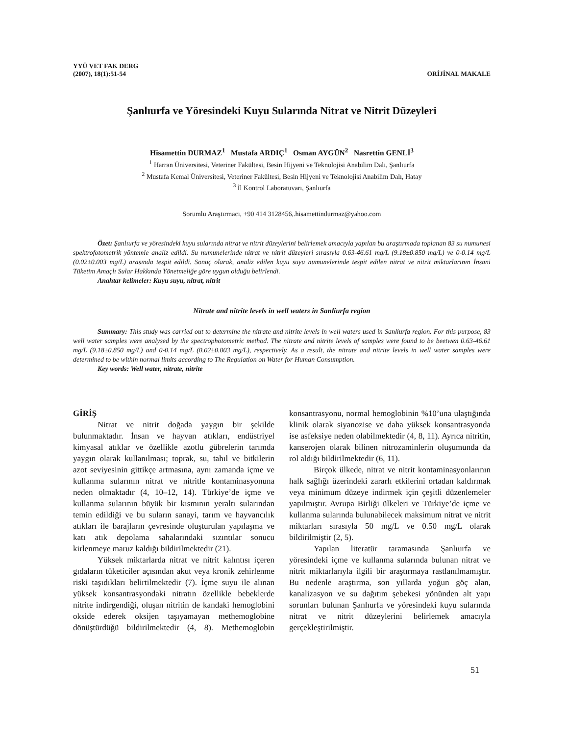YYÜ VET FAK DERG
(2007), 18(1):51-54
ORİJİNAL MAKALE
Şanlıurfa ve Yöresindeki Kuyu Sularında Nitrat ve Nitrit Düzeyleri
Hisamettin DURMAZ<sup>1</sup> Mustafa ARDIÇ<sup>1</sup> Osman AYGÜN<sup>2</sup> Nasrettin GENLİ<sup>3</sup>
<sup>1</sup> Harran Üniversitesi, Veteriner Fakültesi, Besin Hijyeni ve Teknolojisi Anabilim Dalı, Şanlıurfa
<sup>2</sup> Mustafa Kemal Üniversitesi, Veteriner Fakültesi, Besin Hijyeni ve Teknolojisi Anabilim Dalı, Hatay
<sup>3</sup> İl Kontrol Laboratuvarı, Şanlıurfa
Sorumlu Araştırmacı, +90 414 3128456,.hisamettindurmaz@yahoo.com
Özet: Şanlıurfa ve yöresindeki kuyu sularında nitrat ve nitrit düzeylerini belirlemek amacıyla yapılan bu araştırmada toplanan 83 su numunesi spektrofotometrik yöntemle analiz edildi. Su numunelerinde nitrat ve nitrit düzeyleri sırasıyla 0.63-46.61 mg/L (9.18±0.850 mg/L) ve 0-0.14 mg/L (0.02±0.003 mg/L) arasında tespit edildi. Sonuç olarak, analiz edilen kuyu suyu numunelerinde tespit edilen nitrat ve nitrit miktarlarının İnsani Tüketim Amaçlı Sular Hakkında Yönetmeliğe göre uygun olduğu belirlendi.
Anahtar kelimeler: Kuyu suyu, nitrat, nitrit
Nitrate and nitrite levels in well waters in Sanliurfa region
Summary: This study was carried out to determine the nitrate and nitrite levels in well waters used in Sanliurfa region. For this purpose, 83 well water samples were analysed by the spectrophotometric method. The nitrate and nitrite levels of samples were found to be beetwen 0.63-46.61 mg/L (9.18±0.850 mg/L) and 0-0.14 mg/L (0.02±0.003 mg/L), respectively. As a result, the nitrate and nitrite levels in well water samples were determined to be within normal limits according to The Regulation on Water for Human Consumption.
Key words: Well water, nitrate, nitrite
GİRİŞ
Nitrat ve nitrit doğada yaygın bir şekilde bulunmaktadır. İnsan ve hayvan atıkları, endüstriyel kimyasal atıklar ve özellikle azotlu gübrelerin tarımda yaygın olarak kullanılması; toprak, su, tahıl ve bitkilerin azot seviyesinin gittikçe artmasına, aynı zamanda içme ve kullanma sularının nitrat ve nitritle kontaminasyonuna neden olmaktadır (4, 10–12, 14). Türkiye’de içme ve kullanma sularının büyük bir kısmının yeraltı sularından temin edildiği ve bu suların sanayi, tarım ve hayvancılık atıkları ile barajların çevresinde oluşturulan yapılaşma ve katı atık depolama sahalarındaki sızıntılar sonucu kirlenmeye maruz kaldığı bildirilmektedir (21).
Yüksek miktarlarda nitrat ve nitrit kalıntısı içeren gıdaların tüketiciler açısından akut veya kronik zehirlenme riski taşıdıkları belirtilmektedir (7). İçme suyu ile alınan yüksek konsantrasyondaki nitratın özellikle bebeklerde nitrite indirgendiği, oluşan nitritin de kandaki hemoglobini okside ederek oksijen taşıyamayan methemoglobine dönüştürdüğü bildirilmektedir (4, 8). Methemoglobin konsantrasyonu, normal hemoglobinin %10’una ulaştığında klinik olarak siyanozise ve daha yüksek konsantrasyonda ise asfeksiye neden olabilmektedir (4, 8, 11). Ayrıca nitritin, kanserojen olarak bilinen nitrozaminlerin oluşumunda da rol aldığı bildirilmektedir (6, 11).
Birçok ülkede, nitrat ve nitrit kontaminasyonlarının halk sağlığı üzerindeki zararlı etkilerini ortadan kaldırmak veya minimum düzeye indirmek için çeşitli düzenlemeler yapılmıştır. Avrupa Birliği ülkeleri ve Türkiye’de içme ve kullanma sularında bulunabilecek maksimum nitrat ve nitrit miktarları sırasıyla 50 mg/L ve 0.50 mg/L olarak bildirilmiştir (2, 5).
Yapılan literatür taramasında Şanlıurfa ve yöresindeki içme ve kullanma sularında bulunan nitrat ve nitrit miktarlarıyla ilgili bir araştırmaya rastlanılmamıştır. Bu nedenle araştırma, son yıllarda yoğun göç alan, kanalizasyon ve su dağıtım şebekesi yönünden alt yapı sorunları bulunan Şanlıurfa ve yöresindeki kuyu sularında nitrat ve nitrit düzeylerini belirlemek amacıyla gerçekleştirilmiştir.
51